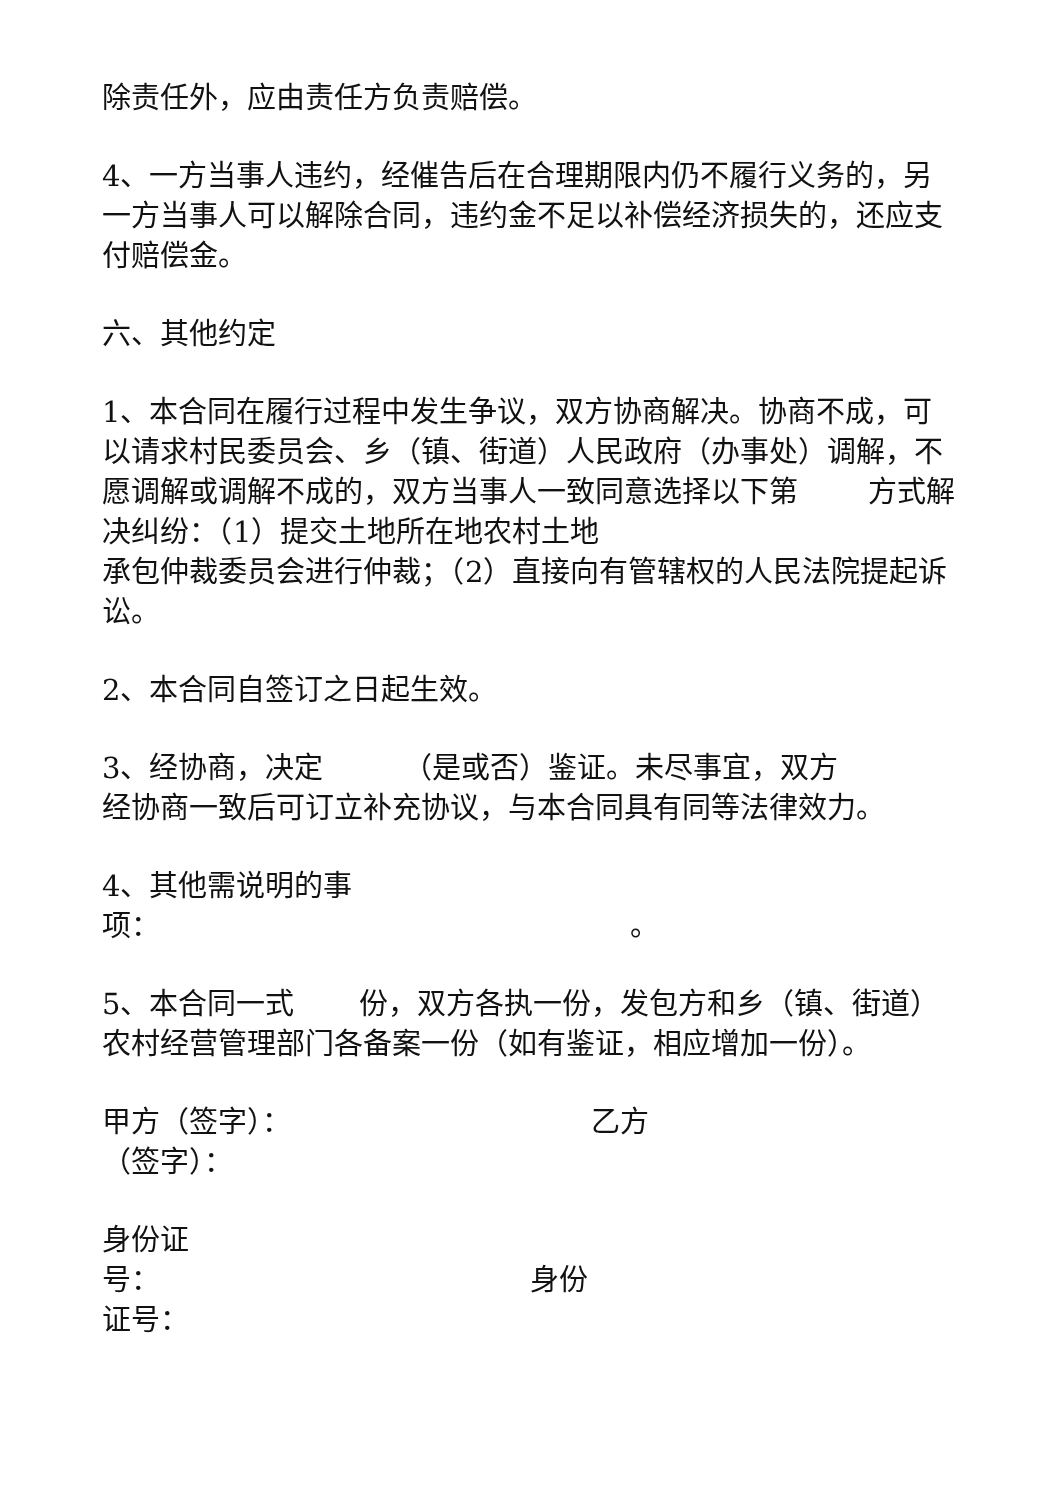除责任外，应由责任方负责赔偿。
4、一方当事人违约，经催告后在合理期限内仍不履行义务的，另一方当事人可以解除合同，违约金不足以补偿经济损失的，还应支付赔偿金。
六、其他约定
1、本合同在履行过程中发生争议，双方协商解决。协商不成，可以请求村民委员会、乡（镇、街道）人民政府（办事处）调解，不愿调解或调解不成的，双方当事人一致同意选择以下第 方式解决纠纷：（1）提交土地所在地农村土地
承包仲裁委员会进行仲裁；（2）直接向有管辖权的人民法院提起诉讼。
2、本合同自签订之日起生效。
3、经协商，决定 （是或否）鉴证。未尽事宜，双方
经协商一致后可订立补充协议，与本合同具有同等法律效力。
4、其他需说明的事
项： 。
5、本合同一式 份，双方各执一份，发包方和乡（镇、街道）农村经营管理部门各备案一份（如有鉴证，相应增加一份）。
甲方（签字）： 乙方
（签字）：
身份证
号： 身份
证号：